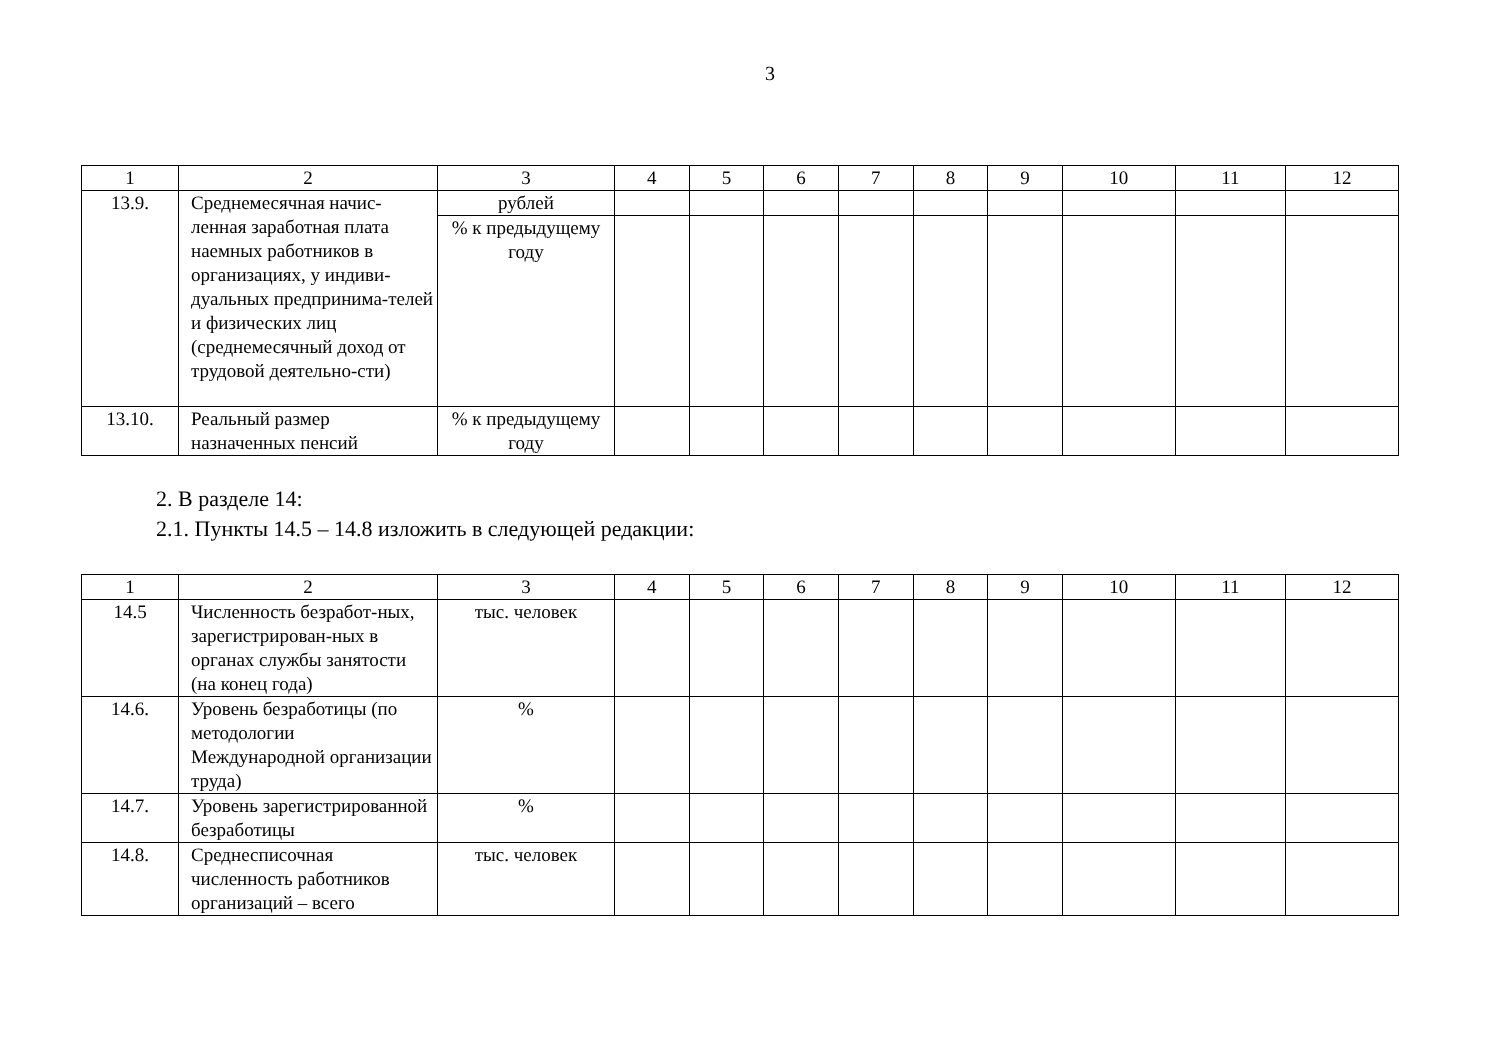3
| 1 | 2 | 3 | 4 | 5 | 6 | 7 | 8 | 9 | 10 | 11 | 12 |
| --- | --- | --- | --- | --- | --- | --- | --- | --- | --- | --- | --- |
| 13.9. | Среднемесячная начис-ленная заработная плата наемных работников в организациях, у индиви-дуальных предпринима-телей и физических лиц (среднемесячный доход от трудовой деятельно-сти) | рублей | | | | | | | | | |
| | | % к предыдущему году | | | | | | | | | |
| 13.10. | Реальный размер назначенных пенсий | % к предыдущему году | | | | | | | | | |
2. В разделе 14:
2.1. Пункты 14.5 – 14.8 изложить в следующей редакции:
| 1 | 2 | 3 | 4 | 5 | 6 | 7 | 8 | 9 | 10 | 11 | 12 |
| --- | --- | --- | --- | --- | --- | --- | --- | --- | --- | --- | --- |
| 14.5 | Численность безработ-ных, зарегистрирован-ных в органах службы занятости (на конец года) | тыс. человек | | | | | | | | | |
| 14.6. | Уровень безработицы (по методологии Международной организации труда) | % | | | | | | | | | |
| 14.7. | Уровень зарегистрированной безработицы | % | | | | | | | | | |
| 14.8. | Среднесписочная численность работников организаций – всего | тыс. человек | | | | | | | | | |